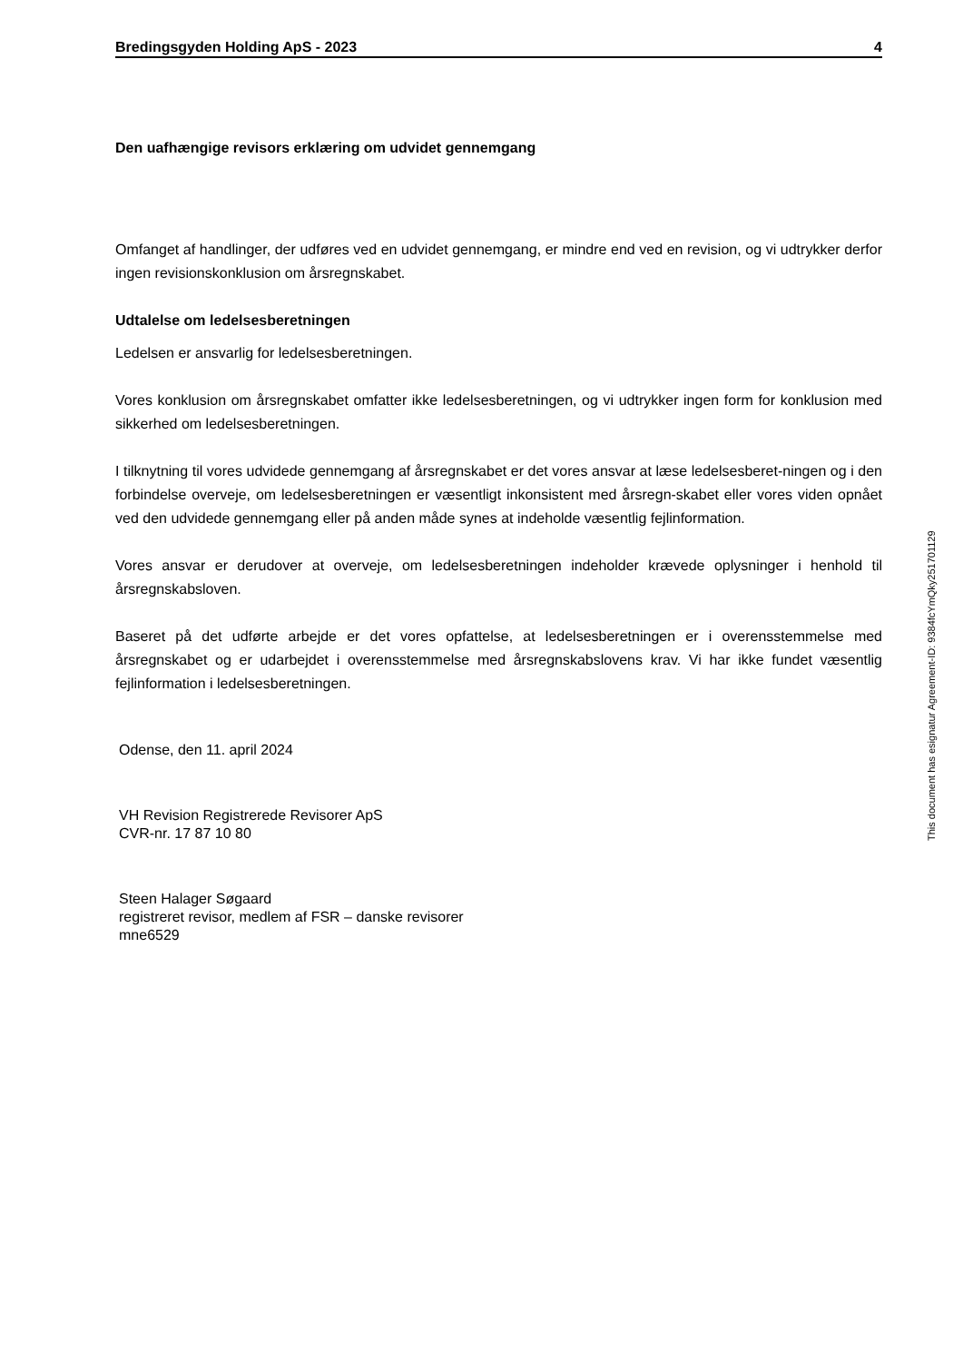Bredingsgyden Holding ApS - 2023 4
Den uafhængige revisors erklæring om udvidet gennemgang
Omfanget af handlinger, der udføres ved en udvidet gennemgang, er mindre end ved en revision, og vi udtrykker derfor ingen revisionskonklusion om årsregnskabet.
Udtalelse om ledelsesberetningen
Ledelsen er ansvarlig for ledelsesberetningen.
Vores konklusion om årsregnskabet omfatter ikke ledelsesberetningen, og vi udtrykker ingen form for konklusion med sikkerhed om ledelsesberetningen.
I tilknytning til vores udvidede gennemgang af årsregnskabet er det vores ansvar at læse ledelsesberet-ningen og i den forbindelse overveje, om ledelsesberetningen er væsentligt inkonsistent med årsregn-skabet eller vores viden opnået ved den udvidede gennemgang eller på anden måde synes at indeholde væsentlig fejlinformation.
Vores ansvar er derudover at overveje, om ledelsesberetningen indeholder krævede oplysninger i henhold til årsregnskabsloven.
Baseret på det udførte arbejde er det vores opfattelse, at ledelsesberetningen er i overensstemmelse med årsregnskabet og er udarbejdet i overensstemmelse med årsregnskabslovens krav. Vi har ikke fundet væsentlig fejlinformation i ledelsesberetningen.
Odense, den 11. april 2024
VH Revision Registrerede Revisorer ApS
CVR-nr. 17 87 10 80
Steen Halager Søgaard
registreret revisor, medlem af FSR – danske revisorer
mne6529
This document has esignatur Agreement-ID: 9384fcYmQky251701129